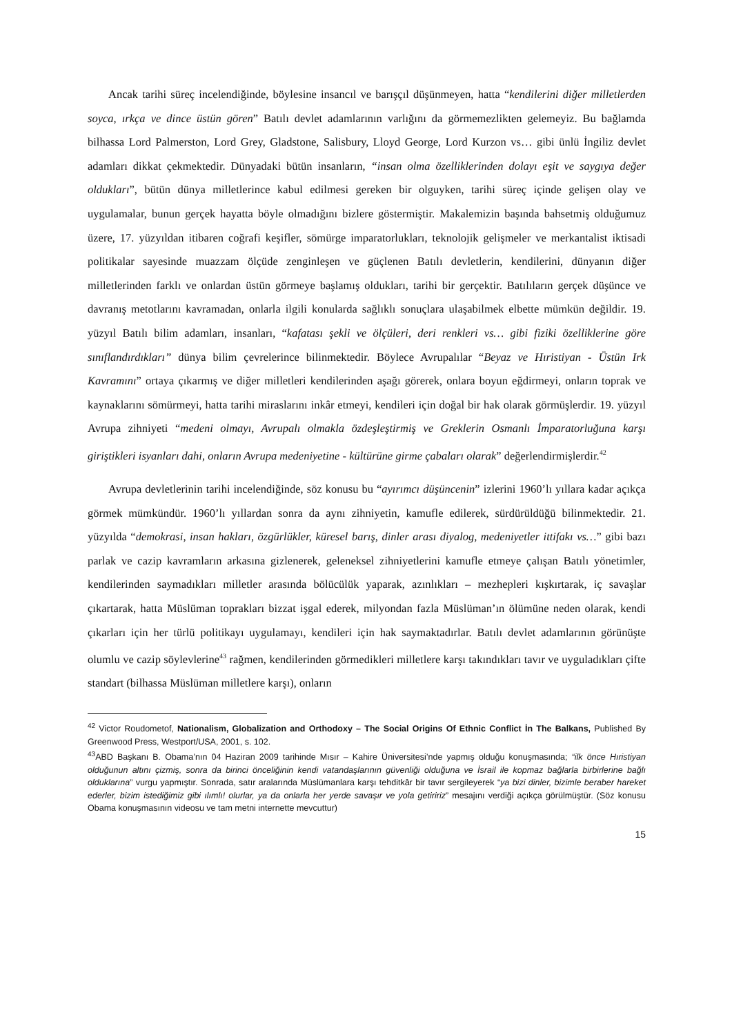Ancak tarihi süreç incelendiğinde, böylesine insancıl ve barışçıl düşünmeyen, hatta “kendilerini diğer milletlerden soyca, ırkça ve dince üstün gören” Batılı devlet adamlarının varlığını da görmemezlikten gelemeyiz. Bu bağlamda bilhassa Lord Palmerston, Lord Grey, Gladstone, Salisbury, Lloyd George, Lord Kurzon vs… gibi ünlü İngiliz devlet adamları dikkat çekmektedir. Dünyadaki bütün insanların, “insan olma özelliklerinden dolayı eşit ve saygıya değer oldukları”, bütün dünya milletlerince kabul edilmesi gereken bir olguyken, tarihi süreç içinde gelişen olay ve uygulamalar, bunun gerçek hayatta böyle olmadığını bizlere göstermiştir. Makalemizin başında bahsetmiş olduğumuz üzere, 17. yüzyıldan itibaren coğrafi keşifler, sömürge imparatorlukları, teknolojik gelişmeler ve merkantalist iktisadi politikalar sayesinde muazzam ölçüde zenginleşen ve güçlenen Batılı devletlerin, kendilerini, dünyanın diğer milletlerinden farklı ve onlardan üstün görmeye başlamış oldukları, tarihi bir gerçektir. Batılıların gerçek düşünce ve davranış metotlarını kavramadan, onlarla ilgili konularda sağlıklı sonuçlara ulaşabilmek elbette mümkün değildir. 19. yüzyıl Batılı bilim adamları, insanları, “kafatası şekli ve ölçüleri, deri renkleri vs… gibi fiziki özelliklerine göre sınıflandırdıkları” dünya bilim çevrelerince bilinmektedir. Böylece Avrupalılar “Beyaz ve Hıristiyan - Üstün Irk Kavramını” ortaya çıkarmış ve diğer milletleri kendilerinden aşağı görerek, onlara boyun eğdirmeyi, onların toprak ve kaynaklarını sömürmeyi, hatta tarihi miraslarını inkâr etmeyi, kendileri için doğal bir hak olarak görmüşlerdir. 19. yüzyıl Avrupa zihniyeti “medeni olmayı, Avrupalı olmakla özdeşleştirmiş ve Greklerin Osmanlı İmparatorluğuna karşı giriştikleri isyanları dahi, onların Avrupa medeniyetine - kültürüne girme çabaları olarak” değerlendirmişlerdir.<sup>42</sup>
Avrupa devletlerinin tarihi incelendiğinde, söz konusu bu “ayırımcı düşüncenin” izlerini 1960’lı yıllara kadar açıkça görmek mümkündür. 1960’lı yıllardan sonra da aynı zihniyetin, kamufle edilerek, sürdürüldüğü bilinmektedir. 21. yüzyılda “demokrasi, insan hakları, özgürlükler, küresel barış, dinler arası diyalog, medeniyetler ittifakı vs…” gibi bazı parlak ve cazip kavramların arkasına gizlenerek, geleneksel zihniyetlerini kamufle etmeye çalışan Batılı yönetimler, kendilerinden saymadıkları milletler arasında bölücülük yaparak, azınlıkları – mezhepleri kışkırtarak, iç savaşlar çıkartarak, hatta Müslüman toprakları bizzat işgal ederek, milyondan fazla Müslüman’ın ölümüne neden olarak, kendi çıkarları için her türlü politikayı uygulamayı, kendileri için hak saymaktadırlar. Batılı devlet adamlarının görünüşte olumlu ve cazip söylevlerine<sup>43</sup> rağmen, kendilerinden görmedikleri milletlere karşı takındıkları tavır ve uyguladıkları çifte standart (bilhassa Müslüman milletlere karşı), onların
<sup>42</sup> Victor Roudometof, Nationalism, Globalization and Orthodoxy – The Social Origins Of Ethnic Conflict İn The Balkans, Published By Greenwood Press, Westport/USA, 2001, s. 102.
<sup>43</sup> ABD Başkanı B. Obama’nın 04 Haziran 2009 tarihinde Mısır – Kahire Üniversitesi’nde yapmış olduğu konuşmasında; “ilk önce Hıristiyan olduğunun altını çizmiş, sonra da birinci önceliğinin kendi vatandaşlarının güvenliği olduğuna ve İsrail ile kopmaz bağlarla birbirlerine bağlı olduklarına” vurgu yapmıştır. Sonrada, satır aralarında Müslümanlara karşı tehditkâr bir tavır sergileyerek “ya bizi dinler, bizimle beraber hareket ederler, bizim istediğimiz gibi ılımlı! olurlar, ya da onlarla her yerde savaşır ve yola getiririz” mesajını verdiği açıkça görülmüştür. (Söz konusu Obama konuşmasının videosu ve tam metni internette mevcuttur)
15